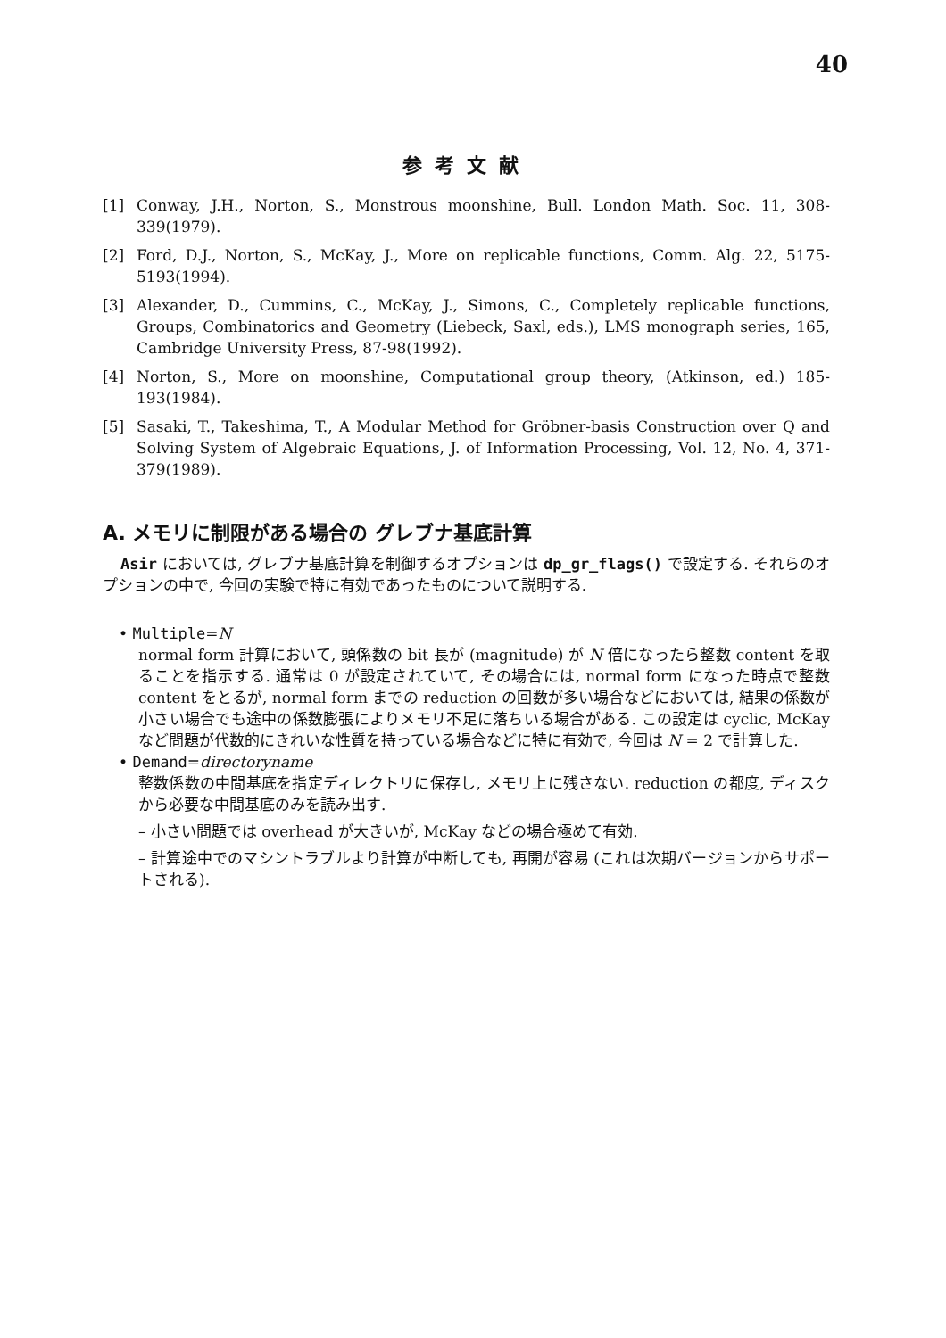40
参考文献
[1] Conway, J.H., Norton, S., Monstrous moonshine, Bull. London Math. Soc. 11, 308-339(1979).
[2] Ford, D.J., Norton, S., McKay, J., More on replicable functions, Comm. Alg. 22, 5175-5193(1994).
[3] Alexander, D., Cummins, C., McKay, J., Simons, C., Completely replicable functions, Groups, Combinatorics and Geometry (Liebeck, Saxl, eds.), LMS monograph series, 165, Cambridge University Press, 87-98(1992).
[4] Norton, S., More on moonshine, Computational group theory, (Atkinson, ed.) 185-193(1984).
[5] Sasaki, T., Takeshima, T., A Modular Method for Gröbner-basis Construction over Q and Solving System of Algebraic Equations, J. of Information Processing, Vol. 12, No. 4, 371-379(1989).
A. メモリに制限がある場合の グレブナ基底計算
Asir においては, グレブナ基底計算を制御するオプションは dp_gr_flags() で設定する. それらのオプションの中で, 今回の実験で特に有効であったものについて説明する.
• Multiple=N
normal form 計算において, 頭係数の bit 長が (magnitude) が N 倍になったら整数 content を取ることを指示する. 通常は 0 が設定されていて, その場合には, normal form になった時点で整数 content をとるが, normal form までの reduction の回数が多い場合などにおいては, 結果の係数が小さい場合でも途中の係数膨張によりメモリ不足に落ちいる場合がある. この設定は cyclic, McKay など問題が代数的にきれいな性質を持っている場合などに特に有効で, 今回は N = 2 で計算した.
• Demand=directoryname
整数係数の中間基底を指定ディレクトリに保存し, メモリ上に残さない. reduction の都度, ディスクから必要な中間基底のみを読み出す.
– 小さい問題では overhead が大きいが, McKay などの場合極めて有効.
– 計算途中でのマシントラブルより計算が中断しても, 再開が容易 (これは次期バージョンからサポートされる).